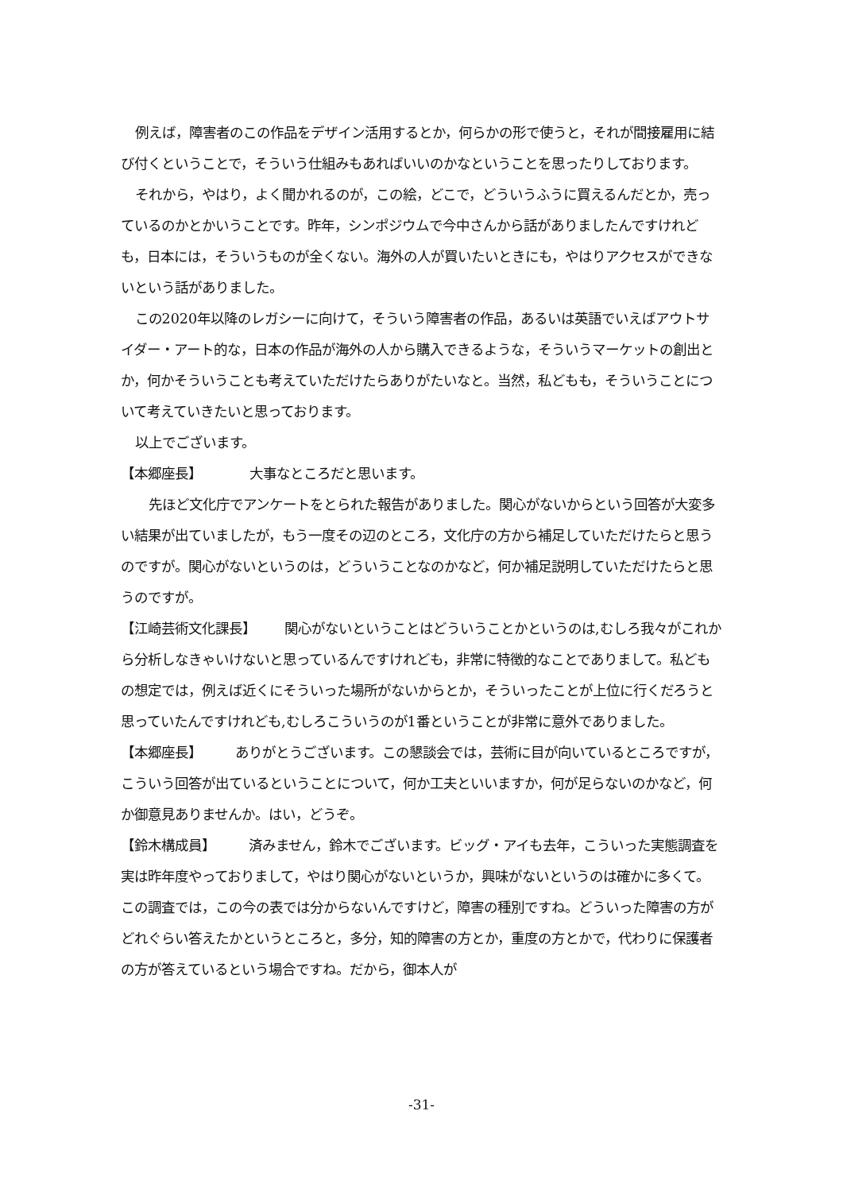例えば，障害者のこの作品をデザイン活用するとか，何らかの形で使うと，それが間接雇用に結び付くということで，そういう仕組みもあればいいのかなということを思ったりしております。
それから，やはり，よく聞かれるのが，この絵，どこで，どういうふうに買えるんだとか，売っているのかとかいうことです。昨年，シンポジウムで今中さんから話がありましたんですけれども，日本には，そういうものが全くない。海外の人が買いたいときにも，やはりアクセスができないという話がありました。
この2020年以降のレガシーに向けて，そういう障害者の作品，あるいは英語でいえばアウトサイダー・アート的な，日本の作品が海外の人から購入できるような，そういうマーケットの創出とか，何かそういうことも考えていただけたらありがたいなと。当然，私どもも，そういうことについて考えていきたいと思っております。
以上でございます。
【本郷座長】 大事なところだと思います。
先ほど文化庁でアンケートをとられた報告がありました。関心がないからという回答が大変多い結果が出ていましたが，もう一度その辺のところ，文化庁の方から補足していただけたらと思うのですが。関心がないというのは，どういうことなのかなど，何か補足説明していただけたらと思うのですが。
【江崎芸術文化課長】 関心がないということはどういうことかというのは,むしろ我々がこれから分析しなきゃいけないと思っているんですけれども，非常に特徴的なことでありまして。私どもの想定では，例えば近くにそういった場所がないからとか，そういったことが上位に行くだろうと思っていたんですけれども,むしろこういうのが1番ということが非常に意外でありました。
【本郷座長】 ありがとうございます。この懇談会では，芸術に目が向いているところですが，こういう回答が出ているということについて，何か工夫といいますか，何が足らないのかなど，何か御意見ありませんか。はい，どうぞ。
【鈴木構成員】 済みません，鈴木でございます。ビッグ・アイも去年，こういった実態調査を実は昨年度やっておりまして，やはり関心がないというか，興味がないというのは確かに多くて。この調査では，この今の表では分からないんですけど，障害の種別ですね。どういった障害の方がどれぐらい答えたかというところと，多分，知的障害の方とか，重度の方とかで，代わりに保護者の方が答えているという場合ですね。だから，御本人が
-31-